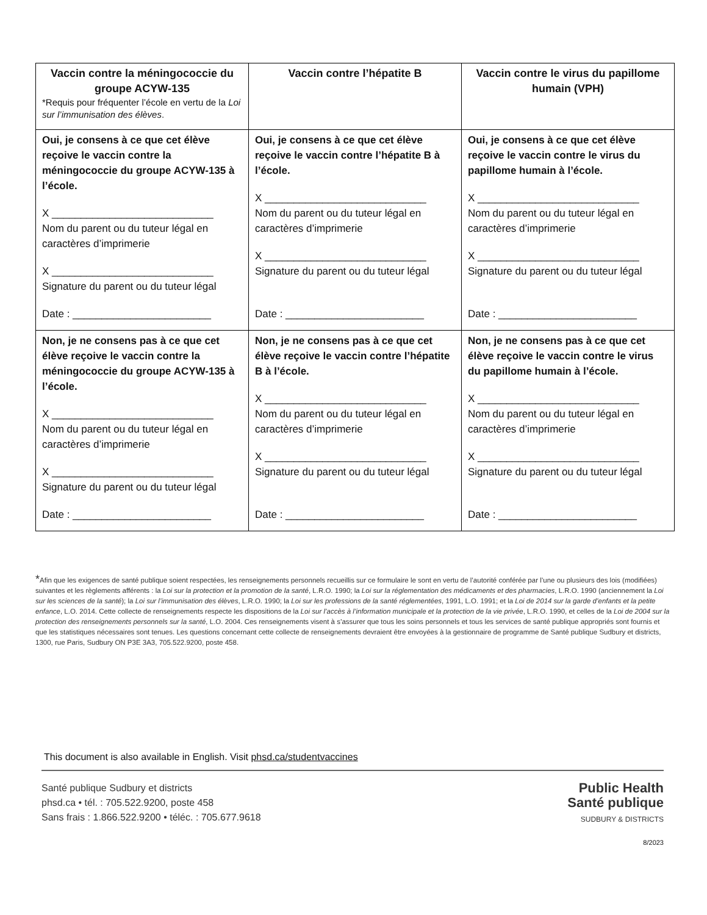| Vaccin contre la méningococcie du groupe ACYW-135 *Requis pour fréquenter l’école en vertu de la Loi sur l’immunisation des élèves . | Vaccin contre l’hépatite B | Vaccin contre le virus du papillome humain (VPH) |
| --- | --- | --- |
| Oui, je consens à ce que cet élève reçoive le vaccin contre la méningococcie du groupe ACYW-135 à l’école. X ____________________________ Nom du parent ou du tuteur légal en caractères d’imprimerie X ____________________________ Signature du parent ou du tuteur légal Date : ________________________ | Oui, je consens à ce que cet élève reçoive le vaccin contre l’hépatite B à l’école. X ____________________________ Nom du parent ou du tuteur légal en caractères d’imprimerie X ____________________________ Signature du parent ou du tuteur légal Date : ________________________ | Oui, je consens à ce que cet élève reçoive le vaccin contre le virus du papillome humain à l’école. X ____________________________ Nom du parent ou du tuteur légal en caractères d’imprimerie X ____________________________ Signature du parent ou du tuteur légal Date : ________________________ |
| Non, je ne consens pas à ce que cet élève reçoive le vaccin contre la méningococcie du groupe ACYW-135 à l’école. X ____________________________ Nom du parent ou du tuteur légal en caractères d’imprimerie X ____________________________ Signature du parent ou du tuteur légal Date : ________________________ | Non, je ne consens pas à ce que cet élève reçoive le vaccin contre l’hépatite B à l’école. X ____________________________ Nom du parent ou du tuteur légal en caractères d’imprimerie X ____________________________ Signature du parent ou du tuteur légal Date : ________________________ | Non, je ne consens pas à ce que cet élève reçoive le vaccin contre le virus du papillome humain à l’école. X ____________________________ Nom du parent ou du tuteur légal en caractères d’imprimerie X ____________________________ Signature du parent ou du tuteur légal Date : ________________________ |
*Afin que les exigences de santé publique soient respectées, les renseignements personnels recueillis sur ce formulaire le sont en vertu de l’autorité conférée par l’une ou plusieurs des lois (modifiées) suivantes et les règlements afférents : la Loi sur la protection et la promotion de la santé, L.R.O. 1990; la Loi sur la réglementation des médicaments et des pharmacies, L.R.O. 1990 (anciennement la Loi sur les sciences de la santé); la Loi sur l’immunisation des élèves, L.R.O. 1990; la Loi sur les professions de la santé réglementées, 1991, L.O. 1991; et la Loi de 2014 sur la garde d’enfants et la petite enfance, L.O. 2014. Cette collecte de renseignements respecte les dispositions de la Loi sur l’accès à l’information municipale et la protection de la vie privée, L.R.O. 1990, et celles de la Loi de 2004 sur la protection des renseignements personnels sur la santé, L.O. 2004. Ces renseignements visent à s’assurer que tous les soins personnels et tous les services de santé publique appropriés sont fournis et que les statistiques nécessaires sont tenues. Les questions concernant cette collecte de renseignements devraient être envoyées à la gestionnaire de programme de Santé publique Sudbury et districts, 1300, rue Paris, Sudbury ON P3E 3A3, 705.522.9200, poste 458.
This document is also available in English. Visit phsd.ca/studentvaccines
Santé publique Sudbury et districts
phsd.ca • tél. : 705.522.9200, poste 458
Sans frais : 1.866.522.9200 • téléc. : 705.677.9618
Public Health
Santé publique
SUDBURY & DISTRICTS
8/2023